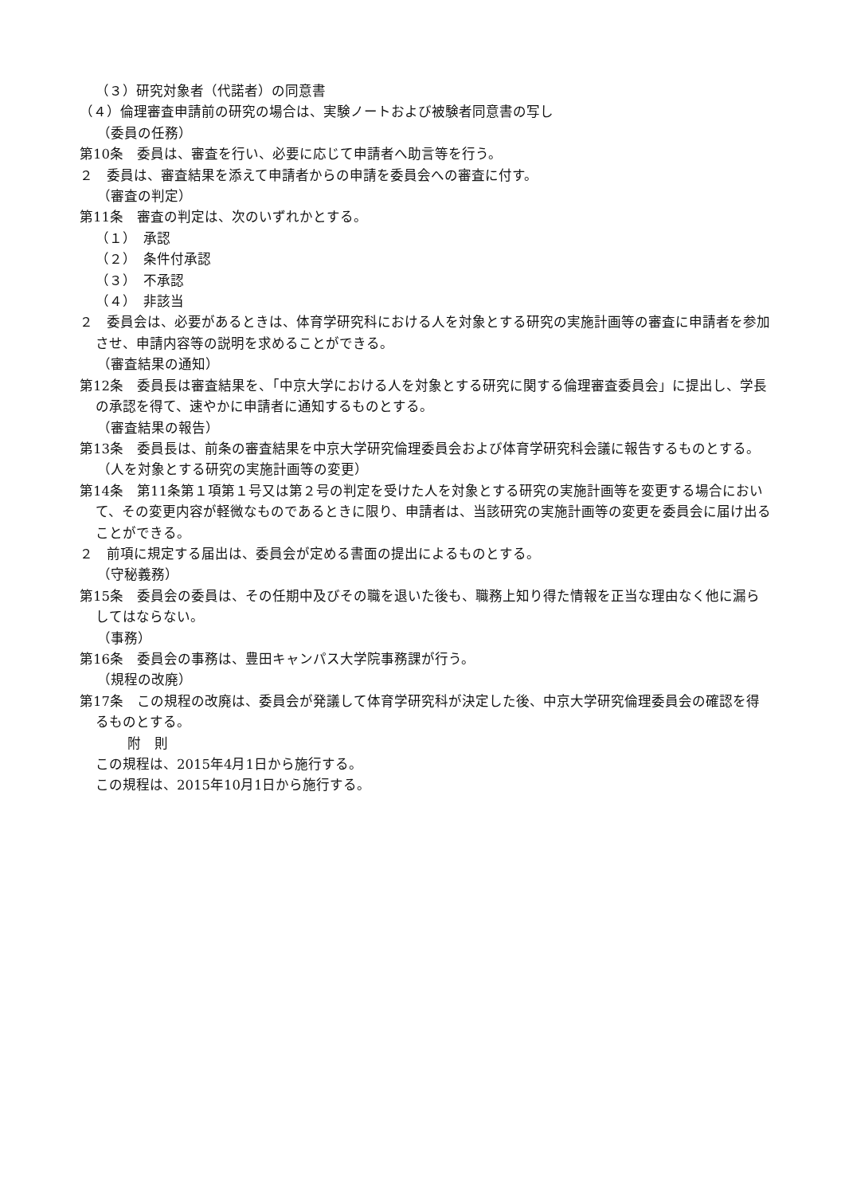（３）研究対象者（代諾者）の同意書
（４）倫理審査申請前の研究の場合は、実験ノートおよび被験者同意書の写し
（委員の任務）
第10条　委員は、審査を行い、必要に応じて申請者へ助言等を行う。
２　委員は、審査結果を添えて申請者からの申請を委員会への審査に付す。
（審査の判定）
第11条　審査の判定は、次のいずれかとする。
（１）　承認
（２）　条件付承認
（３）　不承認
（４）　非該当
２　委員会は、必要があるときは、体育学研究科における人を対象とする研究の実施計画等の審査に申請者を参加させ、申請内容等の説明を求めることができる。
（審査結果の通知）
第12条　委員長は審査結果を、「中京大学における人を対象とする研究に関する倫理審査委員会」に提出し、学長の承認を得て、速やかに申請者に通知するものとする。
（審査結果の報告）
第13条　委員長は、前条の審査結果を中京大学研究倫理委員会および体育学研究科会議に報告するものとする。
（人を対象とする研究の実施計画等の変更）
第14条　第11条第１項第１号又は第２号の判定を受けた人を対象とする研究の実施計画等を変更する場合において、その変更内容が軽微なものであるときに限り、申請者は、当該研究の実施計画等の変更を委員会に届け出ることができる。
２　前項に規定する届出は、委員会が定める書面の提出によるものとする。
（守秘義務）
第15条　委員会の委員は、その任期中及びその職を退いた後も、職務上知り得た情報を正当な理由なく他に漏らしてはならない。
（事務）
第16条　委員会の事務は、豊田キャンパス大学院事務課が行う。
（規程の改廃）
第17条　この規程の改廃は、委員会が発議して体育学研究科が決定した後、中京大学研究倫理委員会の確認を得るものとする。
附　則
この規程は、2015年4月1日から施行する。
この規程は、2015年10月1日から施行する。